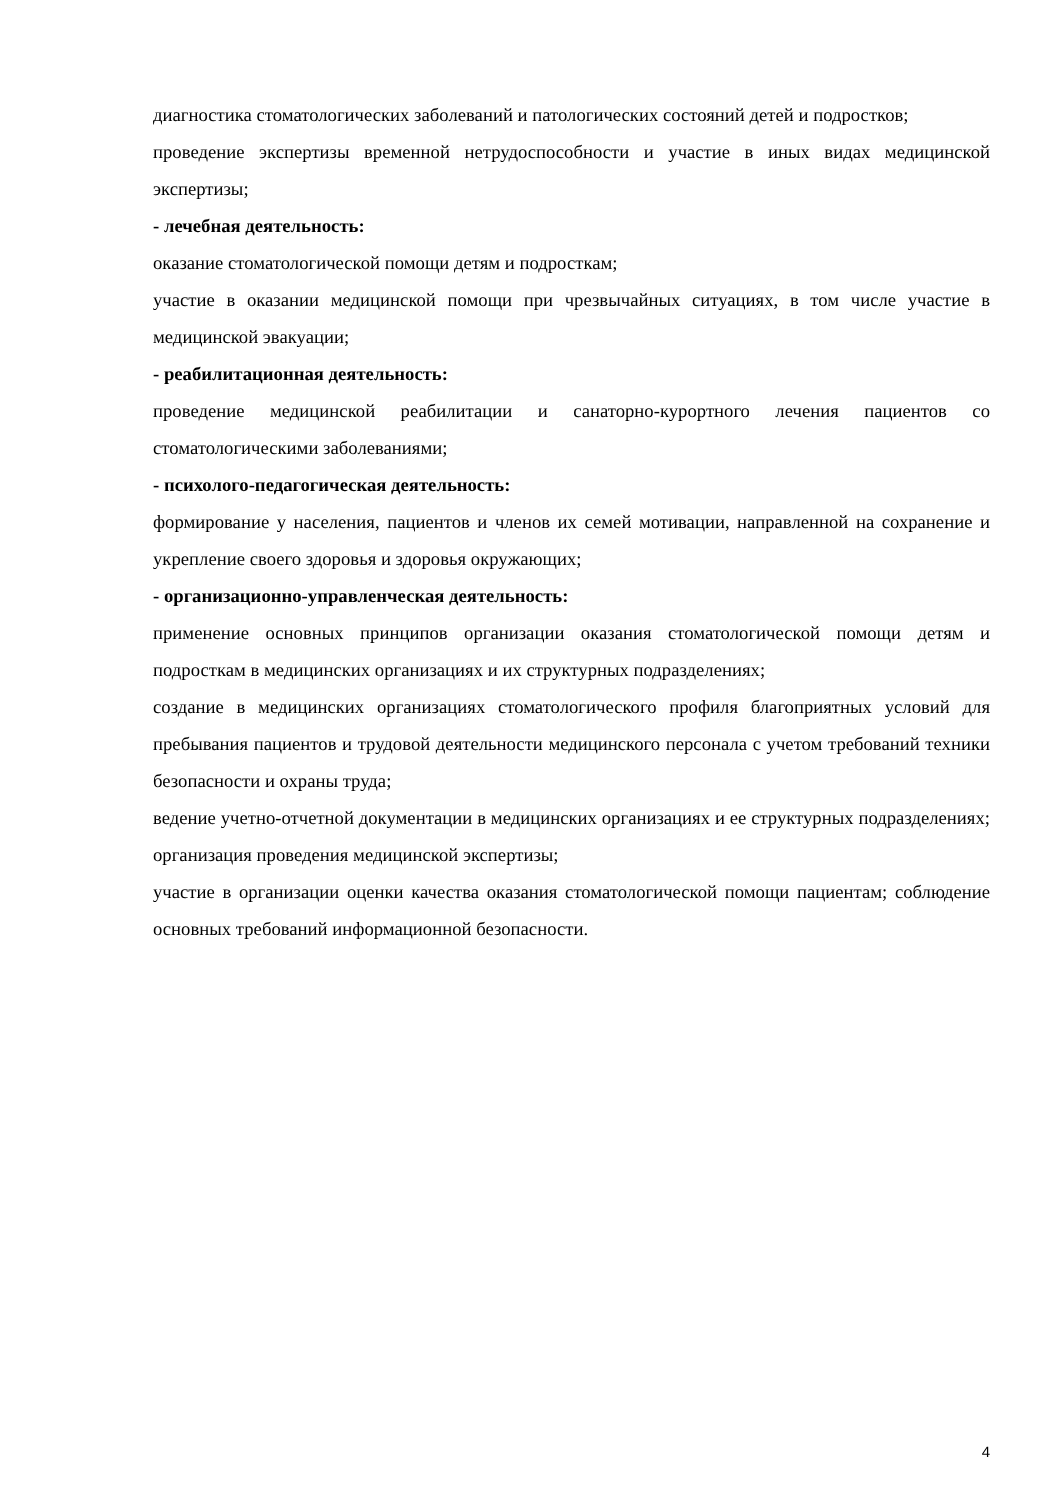диагностика стоматологических заболеваний и патологических состояний детей и подростков;
проведение экспертизы временной нетрудоспособности и участие в иных видах медицинской экспертизы;
- лечебная деятельность:
оказание стоматологической помощи детям и подросткам;
участие в оказании медицинской помощи при чрезвычайных ситуациях, в том числе участие в медицинской эвакуации;
- реабилитационная деятельность:
проведение медицинской реабилитации и санаторно-курортного лечения пациентов со стоматологическими заболеваниями;
- психолого-педагогическая деятельность:
формирование у населения, пациентов и членов их семей мотивации, направленной на сохранение и укрепление своего здоровья и здоровья окружающих;
- организационно-управленческая деятельность:
применение основных принципов организации оказания стоматологической помощи детям и подросткам в медицинских организациях и их структурных подразделениях;
создание в медицинских организациях стоматологического профиля благоприятных условий для пребывания пациентов и трудовой деятельности медицинского персонала с учетом требований техники безопасности и охраны труда;
ведение учетно-отчетной документации в медицинских организациях и ее структурных подразделениях; организация проведения медицинской экспертизы;
участие в организации оценки качества оказания стоматологической помощи пациентам; соблюдение основных требований информационной безопасности.
4